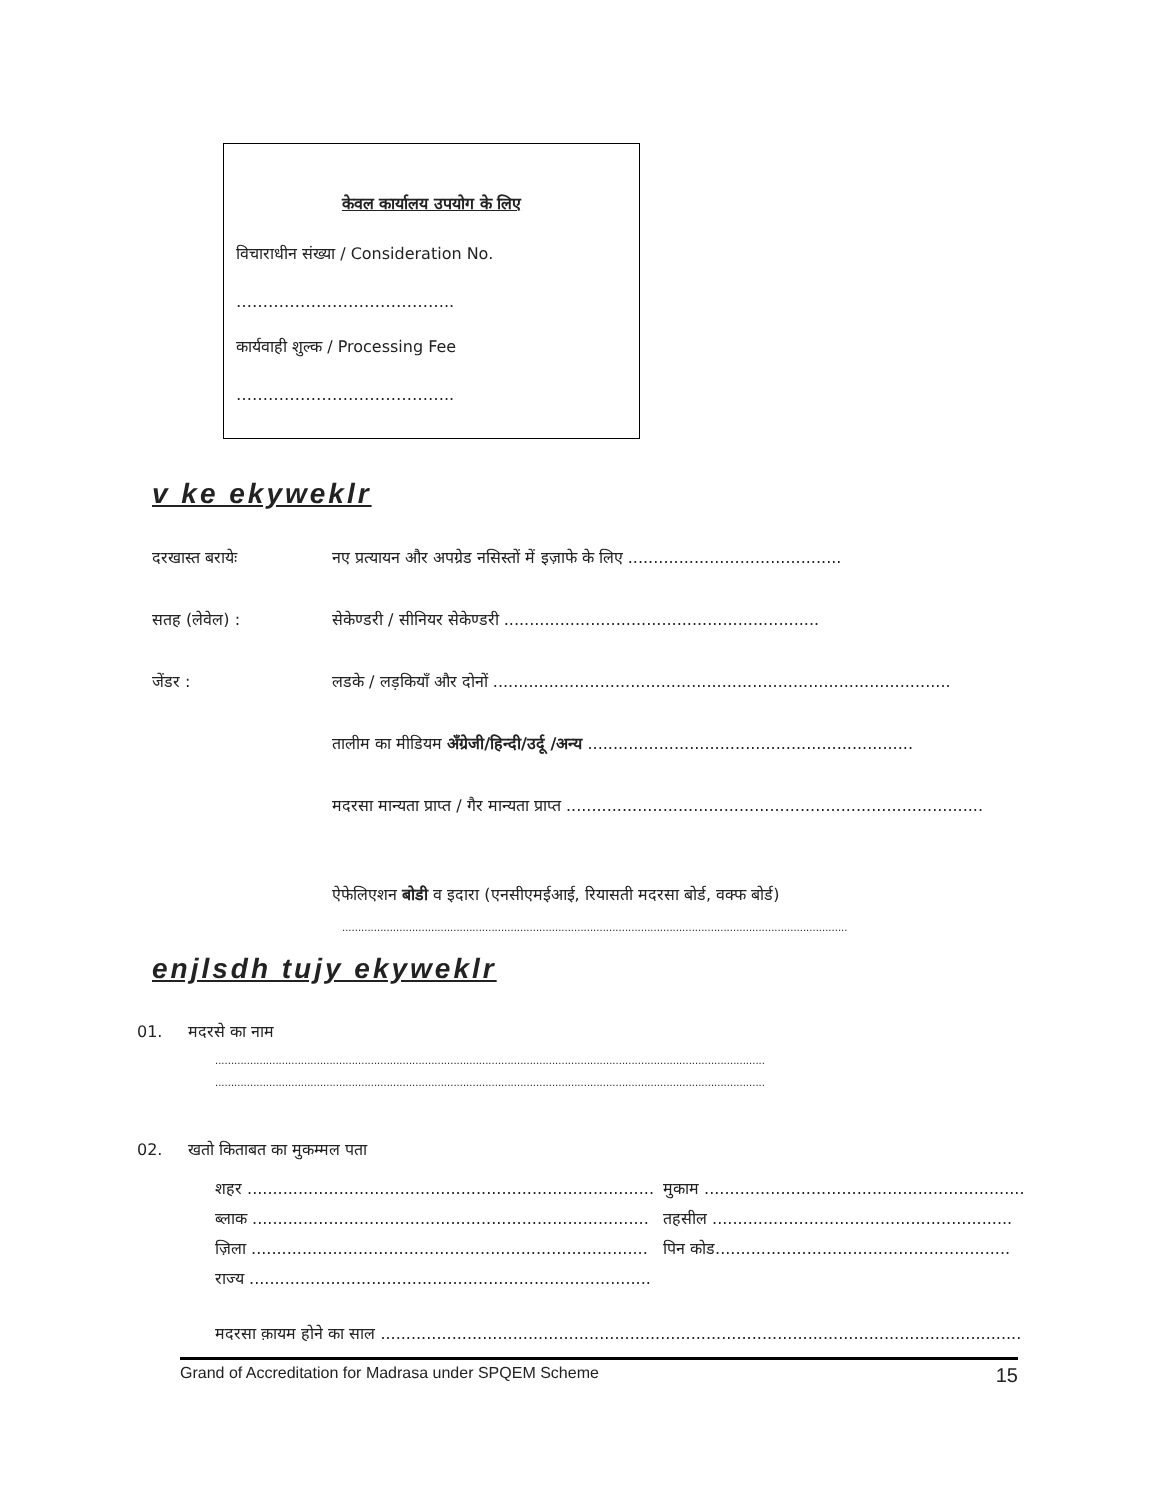केवल कार्यालय उपयोग के लिए
विचाराधीन संख्या / Consideration No.
…………………………………..
कार्यवाही शुल्क / Processing Fee
…………………………………..
v ke ekyweklr
दरखास्त बरायेः नए प्रत्यायन और अपग्रेड नसिस्तों में इज़ाफे के लिए ..........................................
सतह (लेवेल) : सेकेण्डरी / सीनियर सेकेण्डरी ..............................................................
जेंडर : लडके / लड़कियाँ और दोनों ..........................................................................................
तालीम का मीडियम अँग्रेजी/हिन्दी/उर्दू /अन्य ................................................................
मदरसा मान्यता प्राप्त / गैर मान्यता प्राप्त ..................................................................................
ऐफेलिएशन बोडी व इदारा (एनसीएमईआई, रियासती मदरसा बोर्ड, वक्फ बोर्ड)
...............................................................................................................................................................
enjlsdh tujy ekyweklr
01. मदरसे का नाम
.............................................................................................................................................................................
.............................................................................................................................................................................
02. खतो किताबत का मुकम्मल पता
शहर ................................................................................
ब्लाक ..............................................................................
ज़िला ..............................................................................
राज्य ...............................................................................
मुकाम ...............................................................
तहसील ...........................................................
पिन कोड..........................................................
मदरसा क़ायम होने का साल ..............................................................................................................................
Grand of Accreditation for Madrasa under SPQEM Scheme 15